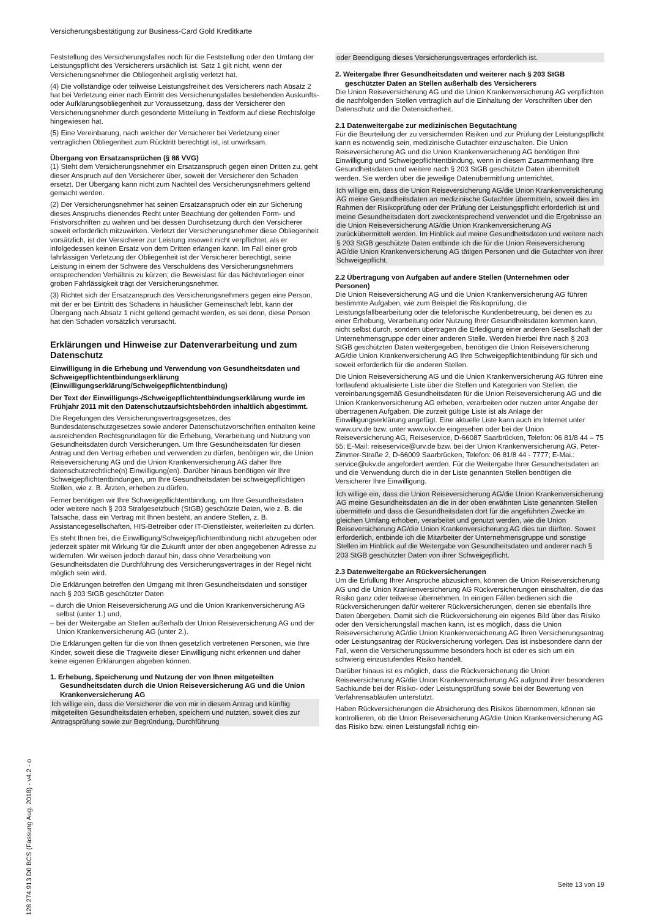Versicherungsbestätigung zur Business-Card Gold Kreditkarte
Feststellung des Versicherungsfalles noch für die Feststellung oder den Umfang der Leistungspflicht des Versicherers ursächlich ist. Satz 1 gilt nicht, wenn der Versicherungsnehmer die Obliegenheit arglistig verletzt hat.
(4) Die vollständige oder teilweise Leistungsfreiheit des Versicherers nach Absatz 2 hat bei Verletzung einer nach Eintritt des Versicherungsfalles bestehenden Auskunfts- oder Aufklärungsobliegenheit zur Voraussetzung, dass der Versicherer den Versicherungsnehmer durch gesonderte Mitteilung in Textform auf diese Rechtsfolge hingewiesen hat.
(5) Eine Vereinbarung, nach welcher der Versicherer bei Verletzung einer vertraglichen Obliegenheit zum Rücktritt berechtigt ist, ist unwirksam.
Übergang von Ersatzansprüchen (§ 86 VVG)
(1) Steht dem Versicherungsnehmer ein Ersatzanspruch gegen einen Dritten zu, geht dieser Anspruch auf den Versicherer über, soweit der Versicherer den Schaden ersetzt. Der Übergang kann nicht zum Nachteil des Versicherungsnehmers geltend gemacht werden.
(2) Der Versicherungsnehmer hat seinen Ersatzanspruch oder ein zur Sicherung dieses Anspruchs dienendes Recht unter Beachtung der geltenden Form- und Fristvorschriften zu wahren und bei dessen Durchsetzung durch den Versicherer soweit erforderlich mitzuwirken. Verletzt der Versicherungsnehmer diese Obliegenheit vorsätzlich, ist der Versicherer zur Leistung insoweit nicht verpflichtet, als er infolgedessen keinen Ersatz von dem Dritten erlangen kann. Im Fall einer grob fahrlässigen Verletzung der Obliegenheit ist der Versicherer berechtigt, seine Leistung in einem der Schwere des Verschuldens des Versicherungsnehmers entsprechenden Verhältnis zu kürzen; die Beweislast für das Nichtvorliegen einer groben Fahrlässigkeit trägt der Versicherungsnehmer.
(3) Richtet sich der Ersatzanspruch des Versicherungsnehmers gegen eine Person, mit der er bei Eintritt des Schadens in häuslicher Gemeinschaft lebt, kann der Übergang nach Absatz 1 nicht geltend gemacht werden, es sei denn, diese Person hat den Schaden vorsätzlich verursacht.
Erklärungen und Hinweise zur Datenverarbeitung und zum Datenschutz
Einwilligung in die Erhebung und Verwendung von Gesundheitsdaten und Schweigepflichtentbindungserklärung (Einwilligungserklärung/Schweigepflichtentbindung)
Der Text der Einwilligungs-/Schweigepflichtentbindungserklärung wurde im Frühjahr 2011 mit den Datenschutzaufsichtsbehörden inhaltlich abgestimmt.
Die Regelungen des Versicherungsvertragsgesetzes, des Bundesdatenschutzgesetzes sowie anderer Datenschutzvorschriften enthalten keine ausreichenden Rechtsgrundlagen für die Erhebung, Verarbeitung und Nutzung von Gesundheitsdaten durch Versicherungen. Um Ihre Gesundheitsdaten für diesen Antrag und den Vertrag erheben und verwenden zu dürfen, benötigen wir, die Union Reiseversicherung AG und die Union Krankenversicherung AG daher Ihre datenschutzrechtliche(n) Einwilligung(en). Darüber hinaus benötigen wir Ihre Schweigepflichtentbindungen, um Ihre Gesundheitsdaten bei schweigepflichtigen Stellen, wie z. B. Ärzten, erheben zu dürfen.
Ferner benötigen wir Ihre Schweigepflichtentbindung, um Ihre Gesundheitsdaten oder weitere nach § 203 Strafgesetzbuch (StGB) geschützte Daten, wie z. B. die Tatsache, dass ein Vertrag mit Ihnen besteht, an andere Stellen, z. B. Assistancegesellschaften, HIS-Betreiber oder IT-Dienstleister, weiterleiten zu dürfen.
Es steht Ihnen frei, die Einwilligung/Schweigepflichtentbindung nicht abzugeben oder jederzeit später mit Wirkung für die Zukunft unter der oben angegebenen Adresse zu widerrufen. Wir weisen jedoch darauf hin, dass ohne Verarbeitung von Gesundheitsdaten die Durchführung des Versicherungsvertrages in der Regel nicht möglich sein wird.
Die Erklärungen betreffen den Umgang mit Ihren Gesundheitsdaten und sonstiger nach § 203 StGB geschützter Daten
– durch die Union Reiseversicherung AG und die Union Krankenversicherung AG selbst (unter 1.) und,
– bei der Weitergabe an Stellen außerhalb der Union Reiseversicherung AG und der Union Krankenversicherung AG (unter 2.).
Die Erklärungen gelten für die von Ihnen gesetzlich vertretenen Personen, wie Ihre Kinder, soweit diese die Tragweite dieser Einwilligung nicht erkennen und daher keine eigenen Erklärungen abgeben können.
1. Erhebung, Speicherung und Nutzung der von Ihnen mitgeteilten Gesundheitsdaten durch die Union Reiseversicherung AG und die Union Krankenversicherung AG
Ich willige ein, dass die Versicherer die von mir in diesem Antrag und künftig mitgeteilten Gesundheitsdaten erheben, speichern und nutzten, soweit dies zur Antragsprüfung sowie zur Begründung, Durchführung
oder Beendigung dieses Versicherungsvertrages erforderlich ist.
2. Weitergabe Ihrer Gesundheitsdaten und weiterer nach § 203 StGB geschützter Daten an Stellen außerhalb des Versicherers
Die Union Reiseversicherung AG und die Union Krankenversicherung AG verpflichten die nachfolgenden Stellen vertraglich auf die Einhaltung der Vorschriften über den Datenschutz und die Datensicherheit.
2.1 Datenweitergabe zur medizinischen Begutachtung
Für die Beurteilung der zu versichernden Risiken und zur Prüfung der Leistungspflicht kann es notwendig sein, medizinische Gutachter einzuschalten. Die Union Reiseversicherung AG und die Union Krankenversicherung AG benötigen Ihre Einwilligung und Schweigepflichtentbindung, wenn in diesem Zusammenhang Ihre Gesundheitsdaten und weitere nach § 203 StGB geschützte Daten übermittelt werden. Sie werden über die jeweilige Datenübermittlung unterrichtet.
Ich willige ein, dass die Union Reiseversicherung AG/die Union Krankenversicherung AG meine Gesundheitsdaten an medizinische Gutachter übermitteln, soweit dies im Rahmen der Risikoprüfung oder der Prüfung der Leistungspflicht erforderlich ist und meine Gesundheitsdaten dort zweckentsprechend verwendet und die Ergebnisse an die Union Reiseversicherung AG/die Union Krankenversicherung AG zurückübermittelt werden. Im Hinblick auf meine Gesundheitsdaten und weitere nach § 203 StGB geschützte Daten entbinde ich die für die Union Reiseversicherung AG/die Union Krankenversicherung AG tätigen Personen und die Gutachter von ihrer Schweigepflicht.
2.2 Übertragung von Aufgaben auf andere Stellen (Unternehmen oder Personen)
Die Union Reiseversicherung AG und die Union Krankenversicherung AG führen bestimmte Aufgaben, wie zum Beispiel die Risikoprüfung, die Leistungsfallbearbeitung oder die telefonische Kundenbetreuung, bei denen es zu einer Erhebung, Verarbeitung oder Nutzung Ihrer Gesundheitsdaten kommen kann, nicht selbst durch, sondern übertragen die Erledigung einer anderen Gesellschaft der Unternehmensgruppe oder einer anderen Stelle. Werden hierbei Ihre nach § 203 StGB geschützten Daten weitergegeben, benötigen die Union Reiseversicherung AG/die Union Krankenversicherung AG Ihre Schweigepflichtentbindung für sich und soweit erforderlich für die anderen Stellen.
Die Union Reiseversicherung AG und die Union Krankenversicherung AG führen eine fortlaufend aktualisierte Liste über die Stellen und Kategorien von Stellen, die vereinbarungsgemäß Gesundheitsdaten für die Union Reiseversicherung AG und die Union Krankenversicherung AG erheben, verarbeiten oder nutzen unter Angabe der übertragenen Aufgaben. Die zurzeit gültige Liste ist als Anlage der Einwilligungserklärung angefügt. Eine aktuelle Liste kann auch im Internet unter www.urv.de bzw. unter www.ukv.de eingesehen oder bei der Union Reiseversicherung AG, Reiseservice, D-66087 Saarbrücken, Telefon: 06 81/8 44 – 75 55; E-Mail: reiseservice@urv.de bzw. bei der Union Krankenversicherung AG, Peter-Zimmer-Straße 2, D-66009 Saarbrücken, Telefon: 06 81/8 44 - 7777; E-Mai.: service@ukv.de angefordert werden. Für die Weitergabe Ihrer Gesundheitsdaten an und die Verwendung durch die in der Liste genannten Stellen benötigen die Versicherer Ihre Einwilligung.
Ich willige ein, dass die Union Reiseversicherung AG/die Union Krankenversicherung AG meine Gesundheitsdaten an die in der oben erwähnten Liste genannten Stellen übermitteln und dass die Gesundheitsdaten dort für die angeführten Zwecke im gleichen Umfang erhoben, verarbeitet und genutzt werden, wie die Union Reiseversicherung AG/die Union Krankenversicherung AG dies tun dürften. Soweit erforderlich, entbinde ich die Mitarbeiter der Unternehmensgruppe und sonstige Stellen im Hinblick auf die Weitergabe von Gesundheitsdaten und anderer nach § 203 StGB geschützter Daten von ihrer Schweigepflicht.
2.3 Datenweitergabe an Rückversicherungen
Um die Erfüllung Ihrer Ansprüche abzusichern, können die Union Reiseversicherung AG und die Union Krankenversicherung AG Rückversicherungen einschalten, die das Risiko ganz oder teilweise übernehmen. In einigen Fällen bedienen sich die Rückversicherungen dafür weiterer Rückversicherungen, denen sie ebenfalls Ihre Daten übergeben. Damit sich die Rückversicherung ein eigenes Bild über das Risiko oder den Versicherungsfall machen kann, ist es möglich, dass die Union Reiseversicherung AG/die Union Krankenversicherung AG Ihren Versicherungsantrag oder Leistungsantrag der Rückversicherung vorlegen. Das ist insbesondere dann der Fall, wenn die Versicherungssumme besonders hoch ist oder es sich um ein schwierig einzustufendes Risiko handelt.
Darüber hinaus ist es möglich, dass die Rückversicherung die Union Reiseversicherung AG/die Union Krankenversicherung AG aufgrund ihrer besonderen Sachkunde bei der Risiko- oder Leistungsprüfung sowie bei der Bewertung von Verfahrensabläufen unterstützt.
Haben Rückversicherungen die Absicherung des Risikos übernommen, können sie kontrollieren, ob die Union Reiseversicherung AG/die Union Krankenversicherung AG das Risiko bzw. einen Leistungsfall richtig ein-
Seite 13 von 19
128 274.913 D0 BCS (Fassung Aug. 2018) - v4.2 - o